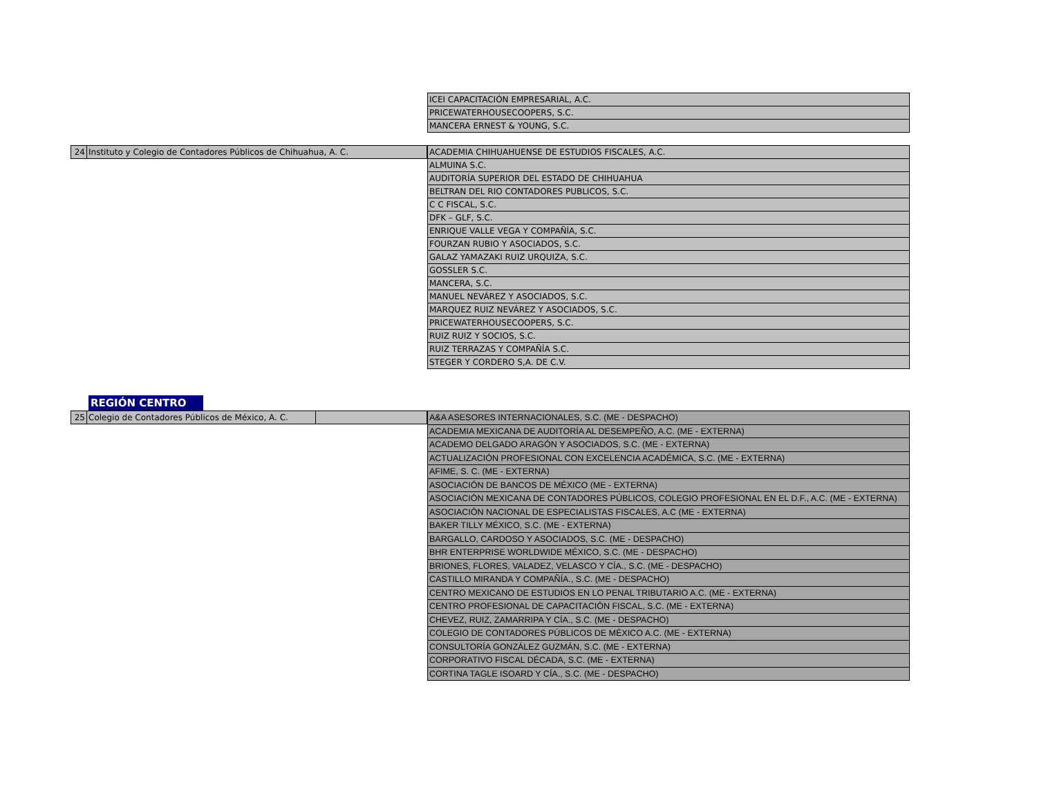| ICEI CAPACITACIÓN EMPRESARIAL, A.C. |
| PRICEWATERHOUSECOOPERS, S.C. |
| MANCERA ERNEST & YOUNG, S.C. |
| 24 | Instituto y Colegio de Contadores Públicos de Chihuahua, A. C. |
| ACADEMIA CHIHUAHUENSE DE ESTUDIOS FISCALES, A.C. |
| ALMUINA S.C. |
| AUDITORÍA SUPERIOR DEL ESTADO DE CHIHUAHUA |
| BELTRAN DEL RIO CONTADORES PUBLICOS, S.C. |
| C C FISCAL, S.C. |
| DFK – GLF, S.C. |
| ENRIQUE VALLE VEGA Y COMPAÑÍA, S.C. |
| FOURZAN RUBIO Y ASOCIADOS, S.C. |
| GALAZ YAMAZAKI RUIZ URQUIZA, S.C. |
| GOSSLER S.C. |
| MANCERA, S.C. |
| MANUEL NEVÁREZ Y ASOCIADOS, S.C. |
| MARQUEZ RUIZ NEVÁREZ Y ASOCIADOS, S.C. |
| PRICEWATERHOUSECOOPERS, S.C. |
| RUIZ RUIZ Y SOCIOS, S.C. |
| RUIZ TERRAZAS Y COMPAÑÍA S.C. |
| STEGER Y CORDERO S,A. DE C.V. |
REGIÓN CENTRO
| 25 | Colegio de Contadores Públicos de México, A. C. | |
| A&A ASESORES INTERNACIONALES, S.C. (ME - DESPACHO) |
| ACADEMIA MEXICANA DE AUDITORÍA AL DESEMPEÑO, A.C. (ME - EXTERNA) |
| ACADEMO DELGADO ARAGÓN Y ASOCIADOS, S.C. (ME - EXTERNA) |
| ACTUALIZACIÓN PROFESIONAL CON EXCELENCIA ACADÉMICA, S.C. (ME - EXTERNA) |
| AFIME, S. C. (ME - EXTERNA) |
| ASOCIACIÓN DE BANCOS DE MÉXICO (ME - EXTERNA) |
| ASOCIACIÓN MEXICANA DE CONTADORES PÚBLICOS, COLEGIO PROFESIONAL EN EL D.F., A.C. (ME - EXTERNA) |
| ASOCIACIÓN NACIONAL DE ESPECIALISTAS FISCALES, A.C (ME - EXTERNA) |
| BAKER TILLY MÉXICO, S.C. (ME - EXTERNA) |
| BARGALLO, CARDOSO Y ASOCIADOS, S.C. (ME - DESPACHO) |
| BHR ENTERPRISE WORLDWIDE MÉXICO, S.C. (ME - DESPACHO) |
| BRIONES, FLORES, VALADEZ, VELASCO Y CÍA., S.C. (ME - DESPACHO) |
| CASTILLO MIRANDA Y COMPAÑÍA., S.C. (ME - DESPACHO) |
| CENTRO MEXICANO DE ESTUDIOS EN LO PENAL TRIBUTARIO A.C. (ME - EXTERNA) |
| CENTRO PROFESIONAL DE CAPACITACIÓN FISCAL, S.C. (ME - EXTERNA) |
| CHEVEZ, RUIZ, ZAMARRIPA Y CÍA., S.C. (ME - DESPACHO) |
| COLEGIO DE CONTADORES PÚBLICOS DE MÉXICO A.C. (ME - EXTERNA) |
| CONSULTORÍA GONZÁLEZ GUZMÁN, S.C. (ME - EXTERNA) |
| CORPORATIVO FISCAL DÉCADA, S.C. (ME - EXTERNA) |
| CORTINA TAGLE ISOARD Y CÍA., S.C. (ME - DESPACHO) |